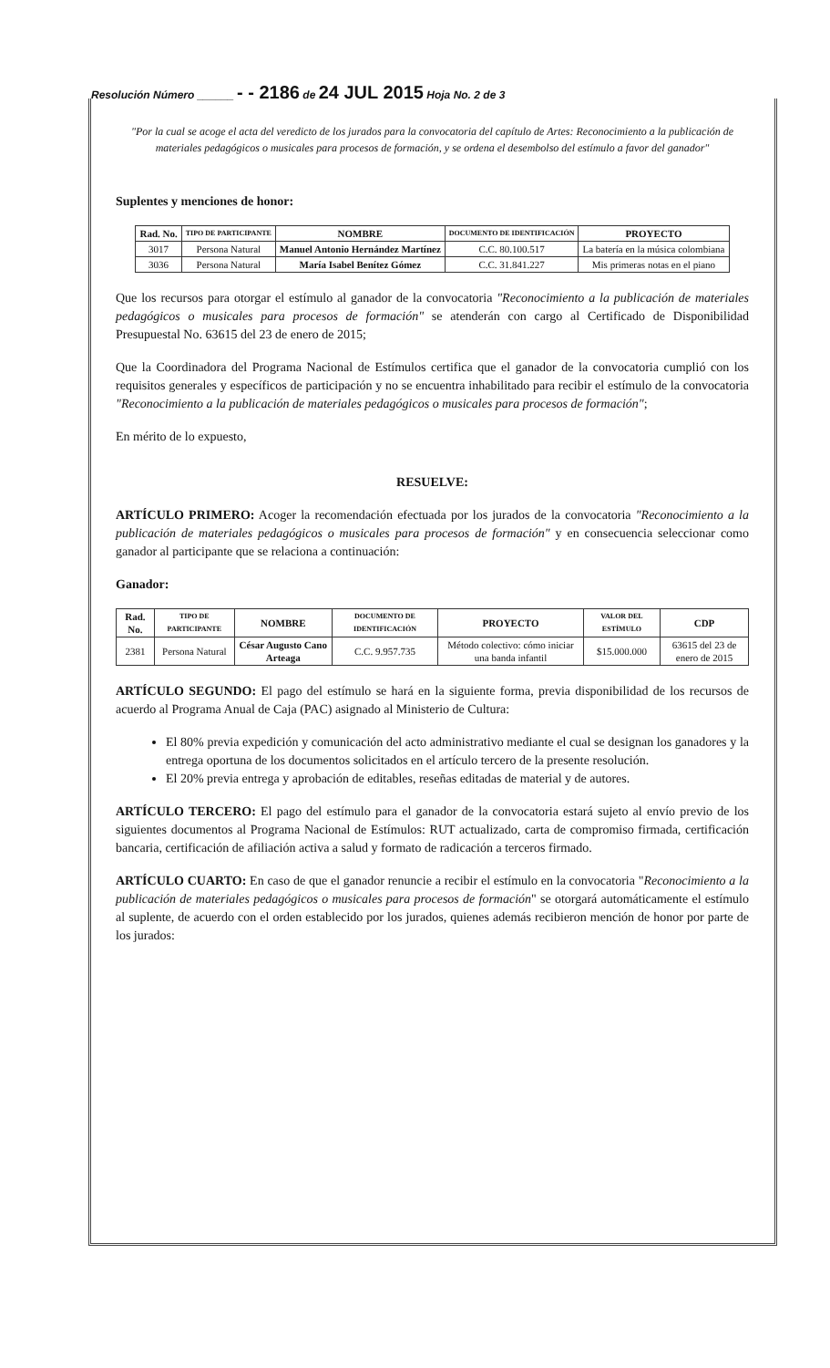Resolución Número ______ - - 2186 de 24 JUL 2015 Hoja No. 2 de 3
"Por la cual se acoge el acta del veredicto de los jurados para la convocatoria del capítulo de Artes: Reconocimiento a la publicación de materiales pedagógicos o musicales para procesos de formación, y se ordena el desembolso del estímulo a favor del ganador"
Suplentes y menciones de honor:
| Rad. No. | TIPO DE PARTICIPANTE | NOMBRE | DOCUMENTO DE IDENTIFICACIÓN | PROYECTO |
| --- | --- | --- | --- | --- |
| 3017 | Persona Natural | Manuel Antonio Hernández Martínez | C.C. 80.100.517 | La batería en la música colombiana |
| 3036 | Persona Natural | María Isabel Benítez Gómez | C.C. 31.841.227 | Mis primeras notas en el piano |
Que los recursos para otorgar el estímulo al ganador de la convocatoria "Reconocimiento a la publicación de materiales pedagógicos o musicales para procesos de formación" se atenderán con cargo al Certificado de Disponibilidad Presupuestal No. 63615 del 23 de enero de 2015;
Que la Coordinadora del Programa Nacional de Estímulos certifica que el ganador de la convocatoria cumplió con los requisitos generales y específicos de participación y no se encuentra inhabilitado para recibir el estímulo de la convocatoria "Reconocimiento a la publicación de materiales pedagógicos o musicales para procesos de formación";
En mérito de lo expuesto,
RESUELVE:
ARTÍCULO PRIMERO: Acoger la recomendación efectuada por los jurados de la convocatoria "Reconocimiento a la publicación de materiales pedagógicos o musicales para procesos de formación" y en consecuencia seleccionar como ganador al participante que se relaciona a continuación:
Ganador:
| Rad. No. | TIPO DE PARTICIPANTE | NOMBRE | DOCUMENTO DE IDENTIFICACIÓN | PROYECTO | VALOR DEL ESTÍMULO | CDP |
| --- | --- | --- | --- | --- | --- | --- |
| 2381 | Persona Natural | César Augusto Cano Arteaga | C.C. 9.957.735 | Método colectivo: cómo iniciar una banda infantil | $15.000.000 | 63615 del 23 de enero de 2015 |
ARTÍCULO SEGUNDO: El pago del estímulo se hará en la siguiente forma, previa disponibilidad de los recursos de acuerdo al Programa Anual de Caja (PAC) asignado al Ministerio de Cultura:
El 80% previa expedición y comunicación del acto administrativo mediante el cual se designan los ganadores y la entrega oportuna de los documentos solicitados en el artículo tercero de la presente resolución.
El 20% previa entrega y aprobación de editables, reseñas editadas de material y de autores.
ARTÍCULO TERCERO: El pago del estímulo para el ganador de la convocatoria estará sujeto al envío previo de los siguientes documentos al Programa Nacional de Estímulos: RUT actualizado, carta de compromiso firmada, certificación bancaria, certificación de afiliación activa a salud y formato de radicación a terceros firmado.
ARTÍCULO CUARTO: En caso de que el ganador renuncie a recibir el estímulo en la convocatoria "Reconocimiento a la publicación de materiales pedagógicos o musicales para procesos de formación" se otorgará automáticamente el estímulo al suplente, de acuerdo con el orden establecido por los jurados, quienes además recibieron mención de honor por parte de los jurados: